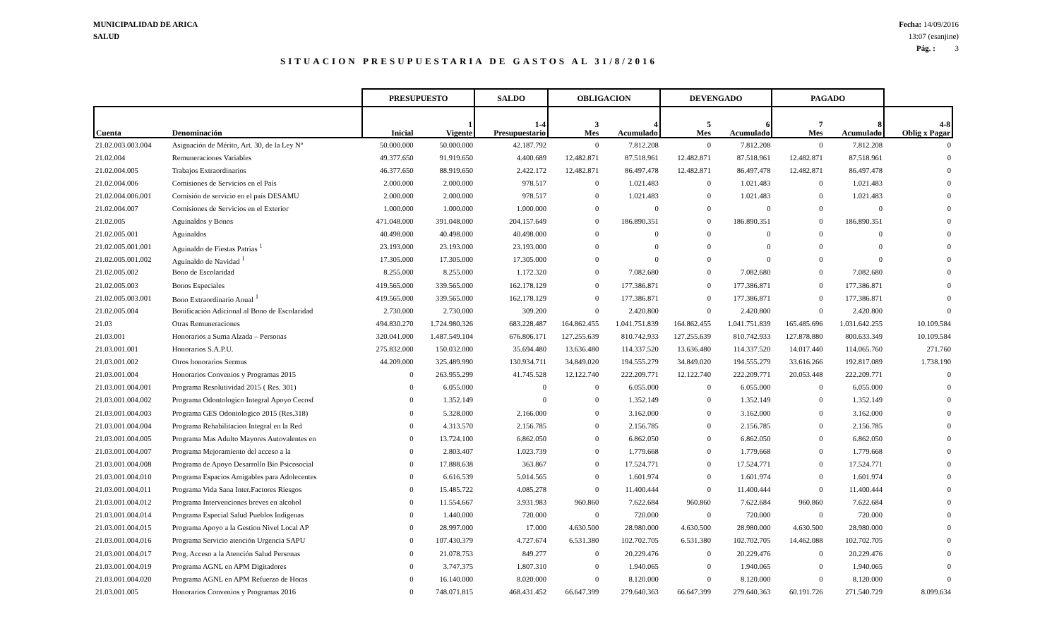MUNICIPALIDAD DE ARICA
SALUD
Fecha: 14/09/2016
13:07 (esanjine)
Pág. : 3
SITUACION PRESUPUESTARIA DE GASTOS AL 31/8/2016
| | | PRESUPUESTO | | SALDO | OBLIGACION | | DEVENGADO | | PAGADO | | |
| --- | --- | --- | --- | --- | --- | --- | --- | --- | --- | --- | --- |
| Cuenta | Denominación | Inicial | 1 Vigente | 1-4 Presupuestario | 3 Mes | 4 Acumulado | 5 Mes | 6 Acumulado | 7 Mes | 8 Acumulado | 4-8 Oblig x Pagar |
| 21.02.003.003.004 | Asignación de Mérito, Art. 30, de la Ley Nº | 50.000.000 | 50.000.000 | 42.187.792 | 0 | 7.812.208 | 0 | 7.812.208 | 0 | 7.812.208 | 0 |
| 21.02.004 | Remuneraciones Variables | 49.377.650 | 91.919.650 | 4.400.689 | 12.482.871 | 87.518.961 | 12.482.871 | 87.518.961 | 12.482.871 | 87.518.961 | 0 |
| 21.02.004.005 | Trabajos Extraordinarios | 46.377.650 | 88.919.650 | 2.422.172 | 12.482.871 | 86.497.478 | 12.482.871 | 86.497.478 | 12.482.871 | 86.497.478 | 0 |
| 21.02.004.006 | Comisiones de Servicios en el País | 2.000.000 | 2.000.000 | 978.517 | 0 | 1.021.483 | 0 | 1.021.483 | 0 | 1.021.483 | 0 |
| 21.02.004.006.001 | Comisión de servicio en el país DESAMU | 2.000.000 | 2.000.000 | 978.517 | 0 | 1.021.483 | 0 | 1.021.483 | 0 | 1.021.483 | 0 |
| 21.02.004.007 | Comisiones de Servicios en el Exterior | 1.000.000 | 1.000.000 | 1.000.000 | 0 | 0 | 0 | 0 | 0 | 0 | 0 |
| 21.02.005 | Aguinaldos y Bonos | 471.048.000 | 391.048.000 | 204.157.649 | 0 | 186.890.351 | 0 | 186.890.351 | 0 | 186.890.351 | 0 |
| 21.02.005.001 | Aguinaldos | 40.498.000 | 40.498.000 | 40.498.000 | 0 | 0 | 0 | 0 | 0 | 0 | 0 |
| 21.02.005.001.001 | Aguinaldo de Fiestas Patrias <sup>1</sup> | 23.193.000 | 23.193.000 | 23.193.000 | 0 | 0 | 0 | 0 | 0 | 0 | 0 |
| 21.02.005.001.002 | Aguinaldo de Navidad <sup>1</sup> | 17.305.000 | 17.305.000 | 17.305.000 | 0 | 0 | 0 | 0 | 0 | 0 | 0 |
| 21.02.005.002 | Bono de Escolaridad | 8.255.000 | 8.255.000 | 1.172.320 | 0 | 7.082.680 | 0 | 7.082.680 | 0 | 7.082.680 | 0 |
| 21.02.005.003 | Bonos Especiales | 419.565.000 | 339.565.000 | 162.178.129 | 0 | 177.386.871 | 0 | 177.386.871 | 0 | 177.386.871 | 0 |
| 21.02.005.003.001 | Bono Extraordinario Anual <sup>1</sup> | 419.565.000 | 339.565.000 | 162.178.129 | 0 | 177.386.871 | 0 | 177.386.871 | 0 | 177.386.871 | 0 |
| 21.02.005.004 | Bonificación Adicional al Bono de Escolaridad | 2.730.000 | 2.730.000 | 309.200 | 0 | 2.420.800 | 0 | 2.420.800 | 0 | 2.420.800 | 0 |
| 21.03 | Otras Remuneraciones | 494.830.270 | 1.724.980.326 | 683.228.487 | 164.862.455 | 1.041.751.839 | 164.862.455 | 1.041.751.839 | 165.485.696 | 1.031.642.255 | 10.109.584 |
| 21.03.001 | Honorarios a Suma Alzada – Personas | 320.041.000 | 1.487.549.104 | 676.806.171 | 127.255.639 | 810.742.933 | 127.255.639 | 810.742.933 | 127.878.880 | 800.633.349 | 10.109.584 |
| 21.03.001.001 | Honorarios S.A.P.U. | 275.832.000 | 150.032.000 | 35.694.480 | 13.636.480 | 114.337.520 | 13.636.480 | 114.337.520 | 14.017.440 | 114.065.760 | 271.760 |
| 21.03.001.002 | Otros honorarios Sermus | 44.209.000 | 325.489.990 | 130.934.711 | 34.849.020 | 194.555.279 | 34.849.020 | 194.555.279 | 33.616.266 | 192.817.089 | 1.738.190 |
| 21.03.001.004 | Honorarios Convenios y Programas 2015 | 0 | 263.955.299 | 41.745.528 | 12.122.740 | 222.209.771 | 12.122.740 | 222.209.771 | 20.053.448 | 222.209.771 | 0 |
| 21.03.001.004.001 | Programa Resolutividad 2015 ( Res. 301) | 0 | 6.055.000 | 0 | 0 | 6.055.000 | 0 | 6.055.000 | 0 | 6.055.000 | 0 |
| 21.03.001.004.002 | Programa Odontologico Integral Apoyo Cecosf | 0 | 1.352.149 | 0 | 0 | 1.352.149 | 0 | 1.352.149 | 0 | 1.352.149 | 0 |
| 21.03.001.004.003 | Programa GES Odontologico 2015 (Res.318) | 0 | 5.328.000 | 2.166.000 | 0 | 3.162.000 | 0 | 3.162.000 | 0 | 3.162.000 | 0 |
| 21.03.001.004.004 | Programa Rehabilitacion Integral en la Red | 0 | 4.313.570 | 2.156.785 | 0 | 2.156.785 | 0 | 2.156.785 | 0 | 2.156.785 | 0 |
| 21.03.001.004.005 | Programa Mas Adulto Mayores Autovalentes en | 0 | 13.724.100 | 6.862.050 | 0 | 6.862.050 | 0 | 6.862.050 | 0 | 6.862.050 | 0 |
| 21.03.001.004.007 | Programa Mejoramiento del acceso a la | 0 | 2.803.407 | 1.023.739 | 0 | 1.779.668 | 0 | 1.779.668 | 0 | 1.779.668 | 0 |
| 21.03.001.004.008 | Programa de Apoyo Desarrollo Bio Psicosocial | 0 | 17.888.638 | 363.867 | 0 | 17.524.771 | 0 | 17.524.771 | 0 | 17.524.771 | 0 |
| 21.03.001.004.010 | Programa Espacios Amigables para Adolecentes | 0 | 6.616.539 | 5.014.565 | 0 | 1.601.974 | 0 | 1.601.974 | 0 | 1.601.974 | 0 |
| 21.03.001.004.011 | Programa Vida Sana Inter.Factores Riesgos | 0 | 15.485.722 | 4.085.278 | 0 | 11.400.444 | 0 | 11.400.444 | 0 | 11.400.444 | 0 |
| 21.03.001.004.012 | Programa Intervenciones breves en alcohol | 0 | 11.554.667 | 3.931.983 | 960.860 | 7.622.684 | 960.860 | 7.622.684 | 960.860 | 7.622.684 | 0 |
| 21.03.001.004.014 | Programa Especial Salud Pueblos Indigenas | 0 | 1.440.000 | 720.000 | 0 | 720.000 | 0 | 720.000 | 0 | 720.000 | 0 |
| 21.03.001.004.015 | Programa Apoyo a la Gestion Nivel Local AP | 0 | 28.997.000 | 17.000 | 4.630.500 | 28.980.000 | 4.630.500 | 28.980.000 | 4.630.500 | 28.980.000 | 0 |
| 21.03.001.004.016 | Programa Servicio atención Urgencia SAPU | 0 | 107.430.379 | 4.727.674 | 6.531.380 | 102.702.705 | 6.531.380 | 102.702.705 | 14.462.088 | 102.702.705 | 0 |
| 21.03.001.004.017 | Prog. Acceso a la Atención Salud Personas | 0 | 21.078.753 | 849.277 | 0 | 20.229.476 | 0 | 20.229.476 | 0 | 20.229.476 | 0 |
| 21.03.001.004.019 | Programa AGNL en APM Digitadores | 0 | 3.747.375 | 1.807.310 | 0 | 1.940.065 | 0 | 1.940.065 | 0 | 1.940.065 | 0 |
| 21.03.001.004.020 | Programa AGNL en APM Refuerzo de Horas | 0 | 16.140.000 | 8.020.000 | 0 | 8.120.000 | 0 | 8.120.000 | 0 | 8.120.000 | 0 |
| 21.03.001.005 | Honorarios Convenios y Programas 2016 | 0 | 748.071.815 | 468.431.452 | 66.647.399 | 279.640.363 | 66.647.399 | 279.640.363 | 60.191.726 | 271.540.729 | 8.099.634 |